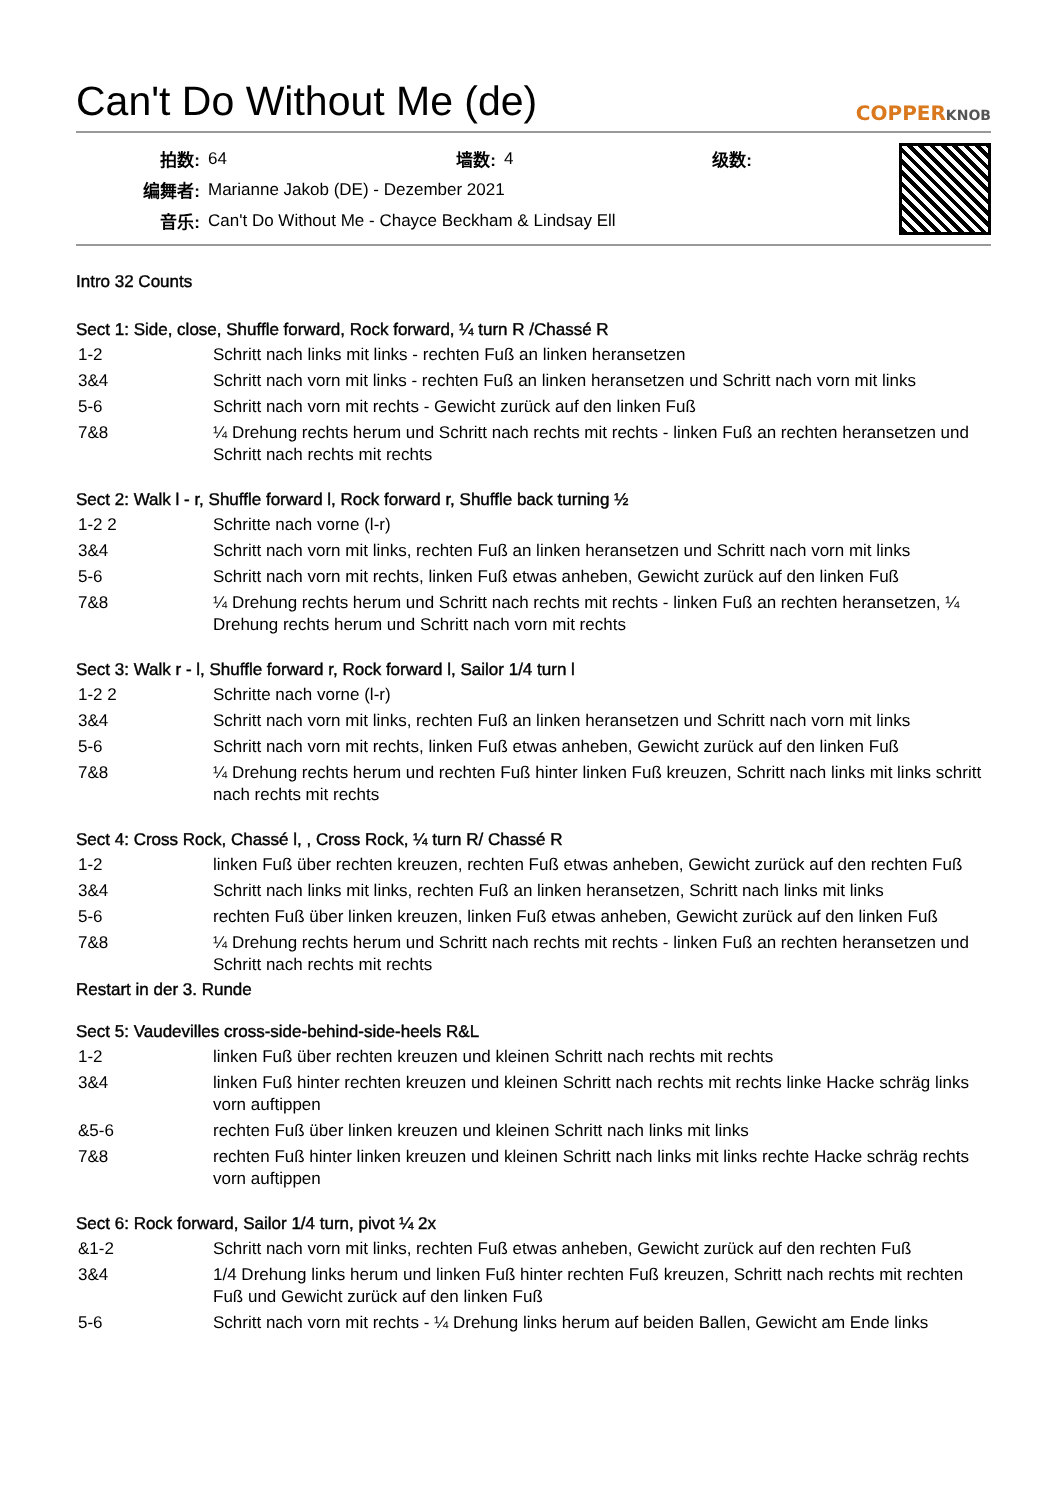Can't Do Without Me (de) COPPERKNOB
| 拍数: | 64 | 墙数: | 4 | 级数: | |
| 编舞者: | Marianne Jakob (DE) - Dezember 2021 | | | | |
| 音乐: | Can't Do Without Me - Chayce Beckham & Lindsay Ell | | | | |
Intro 32 Counts
Sect 1: Side, close, Shuffle forward, Rock forward, ¼ turn R /Chassé R
| 1-2 | Schritt nach links mit links - rechten Fuß an linken heransetzen |
| 3&4 | Schritt nach vorn mit links - rechten Fuß an linken heransetzen und Schritt nach vorn mit links |
| 5-6 | Schritt nach vorn mit rechts - Gewicht zurück auf den linken Fuß |
| 7&8 | ¼ Drehung rechts herum und Schritt nach rechts mit rechts - linken Fuß an rechten heransetzen und Schritt nach rechts mit rechts |
Sect 2: Walk l - r, Shuffle forward l, Rock forward r, Shuffle back turning ½
| 1-2 2 | Schritte nach vorne (l-r) |
| 3&4 | Schritt nach vorn mit links, rechten Fuß an linken heransetzen und Schritt nach vorn mit links |
| 5-6 | Schritt nach vorn mit rechts, linken Fuß etwas anheben, Gewicht zurück auf den linken Fuß |
| 7&8 | ¼ Drehung rechts herum und Schritt nach rechts mit rechts - linken Fuß an rechten heransetzen, ¼ Drehung rechts herum und Schritt nach vorn mit rechts |
Sect 3: Walk r - l, Shuffle forward r, Rock forward l, Sailor 1/4 turn l
| 1-2 2 | Schritte nach vorne (l-r) |
| 3&4 | Schritt nach vorn mit links, rechten Fuß an linken heransetzen und Schritt nach vorn mit links |
| 5-6 | Schritt nach vorn mit rechts, linken Fuß etwas anheben, Gewicht zurück auf den linken Fuß |
| 7&8 | ¼ Drehung rechts herum und rechten Fuß hinter linken Fuß kreuzen, Schritt nach links mit links schritt nach rechts mit rechts |
Sect 4: Cross Rock, Chassé l, , Cross Rock, ¼ turn R/ Chassé R
| 1-2 | linken Fuß über rechten kreuzen, rechten Fuß etwas anheben, Gewicht zurück auf den rechten Fuß |
| 3&4 | Schritt nach links mit links, rechten Fuß an linken heransetzen, Schritt nach links mit links |
| 5-6 | rechten Fuß über linken kreuzen, linken Fuß etwas anheben, Gewicht zurück auf den linken Fuß |
| 7&8 | ¼ Drehung rechts herum und Schritt nach rechts mit rechts - linken Fuß an rechten heransetzen und Schritt nach rechts mit rechts |
Restart in der 3. Runde
Sect 5: Vaudevilles cross-side-behind-side-heels R&L
| 1-2 | linken Fuß über rechten kreuzen und kleinen Schritt nach rechts mit rechts |
| 3&4 | linken Fuß hinter rechten kreuzen und kleinen Schritt nach rechts mit rechts linke Hacke schräg links vorn auftippen |
| &5-6 | rechten Fuß über linken kreuzen und kleinen Schritt nach links mit links |
| 7&8 | rechten Fuß hinter linken kreuzen und kleinen Schritt nach links mit links rechte Hacke schräg rechts vorn auftippen |
Sect 6: Rock forward, Sailor 1/4 turn, pivot ¼ 2x
| &1-2 | Schritt nach vorn mit links, rechten Fuß etwas anheben, Gewicht zurück auf den rechten Fuß |
| 3&4 | 1/4 Drehung links herum und linken Fuß hinter rechten Fuß kreuzen, Schritt nach rechts mit rechten Fuß und Gewicht zurück auf den linken Fuß |
| 5-6 | Schritt nach vorn mit rechts - ¼ Drehung links herum auf beiden Ballen, Gewicht am Ende links |